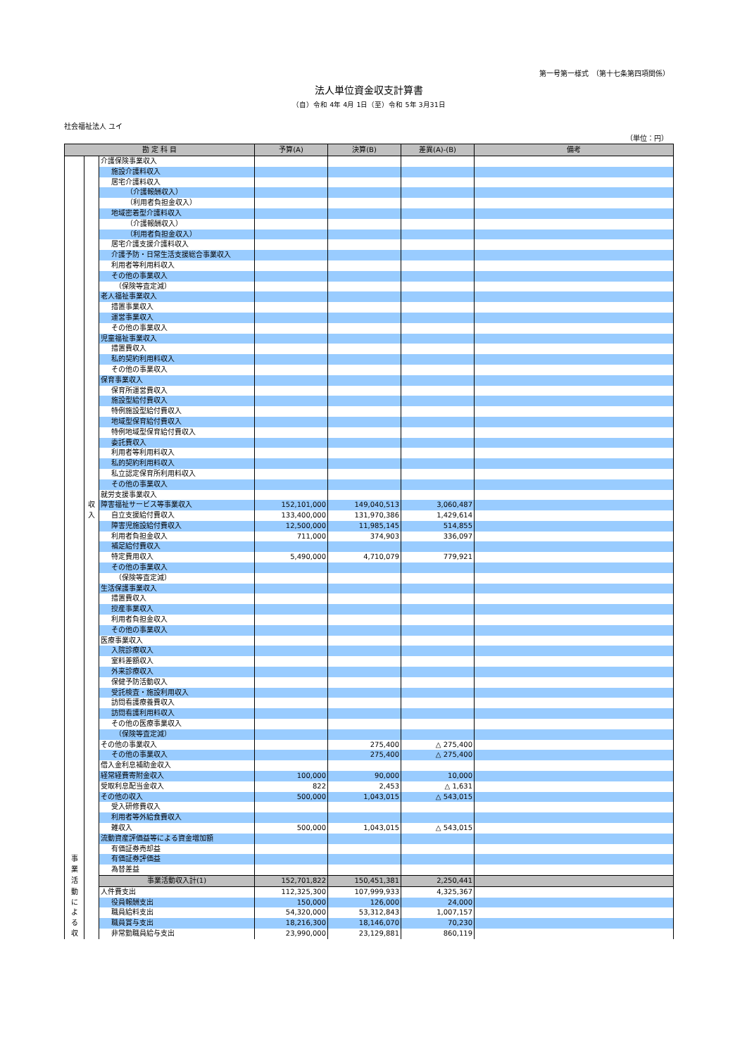第一号第一様式　（第十七条第四項関係）
法人単位資金収支計算書
（自）令和 4年 4月 1日（至）令和 5年 3月31日
社会福祉法人 ユイ
（単位：円）
| 勘 定 科 目 | | | 予算(A) | 決算(B) | 差異(A)-(B) | 備考 |
| --- | --- | --- | --- | --- | --- | --- |
| | | 介護保険事業収入 | | | | |
| | | 施設介護料収入 | | | | |
| | | 居宅介護料収入 | | | | |
| | | （介護報酬収入） | | | | |
| | | （利用者負担金収入） | | | | |
| | | 地域密着型介護料収入 | | | | |
| | | （介護報酬収入） | | | | |
| | | （利用者負担金収入） | | | | |
| | | 居宅介護支援介護料収入 | | | | |
| | | 介護予防・日常生活支援総合事業収入 | | | | |
| | | 利用者等利用料収入 | | | | |
| | | その他の事業収入 | | | | |
| | | （保険等査定減） | | | | |
| | | 老人福祉事業収入 | | | | |
| | | 措置事業収入 | | | | |
| | | 運営事業収入 | | | | |
| | | その他の事業収入 | | | | |
| | | 児童福祉事業収入 | | | | |
| | | 措置費収入 | | | | |
| | | 私的契約利用料収入 | | | | |
| | | その他の事業収入 | | | | |
| | | 保育事業収入 | | | | |
| | | 保育所運営費収入 | | | | |
| | | 施設型給付費収入 | | | | |
| | | 特例施設型給付費収入 | | | | |
| | | 地域型保育給付費収入 | | | | |
| | | 特例地域型保育給付費収入 | | | | |
| | | 委託費収入 | | | | |
| | | 利用者等利用料収入 | | | | |
| | | 私的契約利用料収入 | | | | |
| | | 私立認定保育所利用料収入 | | | | |
| | | その他の事業収入 | | | | |
| | | 就労支援事業収入 | | | | |
| | 収 | 障害福祉サービス等事業収入 | 152,101,000 | 149,040,513 | 3,060,487 | |
| | 入 | 自立支援給付費収入 | 133,400,000 | 131,970,386 | 1,429,614 | |
| | | 障害児施設給付費収入 | 12,500,000 | 11,985,145 | 514,855 | |
| | | 利用者負担金収入 | 711,000 | 374,903 | 336,097 | |
| | | 補足給付費収入 | | | | |
| | | 特定費用収入 | 5,490,000 | 4,710,079 | 779,921 | |
| | | その他の事業収入 | | | | |
| | | （保険等査定減） | | | | |
| | | 生活保護事業収入 | | | | |
| | | 措置費収入 | | | | |
| | | 授産事業収入 | | | | |
| | | 利用者負担金収入 | | | | |
| | | その他の事業収入 | | | | |
| | | 医療事業収入 | | | | |
| | | 入院診療収入 | | | | |
| | | 室料差額収入 | | | | |
| | | 外来診療収入 | | | | |
| | | 保健予防活動収入 | | | | |
| | | 受託検査・施設利用収入 | | | | |
| | | 訪問看護療養費収入 | | | | |
| | | 訪問看護利用料収入 | | | | |
| | | その他の医療事業収入 | | | | |
| | | （保険等査定減） | | | | |
| | | その他の事業収入 | | 275,400 | △ 275,400 | |
| | | その他の事業収入 | | 275,400 | △ 275,400 | |
| | | 借入金利息補助金収入 | | | | |
| | | 経常経費寄附金収入 | 100,000 | 90,000 | 10,000 | |
| | | 受取利息配当金収入 | 822 | 2,453 | △ 1,631 | |
| | | その他の収入 | 500,000 | 1,043,015 | △ 543,015 | |
| | | 受入研修費収入 | | | | |
| | | 利用者等外給食費収入 | | | | |
| | | 雑収入 | 500,000 | 1,043,015 | △ 543,015 | |
| | | 流動資産評価益等による資金増加額 | | | | |
| | | 有価証券売却益 | | | | |
| 事 | | 有価証券評価益 | | | | |
| 業 | | 為替差益 | | | | |
| 活 | | 事業活動収入計(1) | 152,701,822 | 150,451,381 | 2,250,441 | |
| 動 | | 人件費支出 | 112,325,300 | 107,999,933 | 4,325,367 | |
| に | | 役員報酬支出 | 150,000 | 126,000 | 24,000 | |
| よ | | 職員給料支出 | 54,320,000 | 53,312,843 | 1,007,157 | |
| る | | 職員賞与支出 | 18,216,300 | 18,146,070 | 70,230 | |
| 収 | | 非常勤職員給与支出 | 23,990,000 | 23,129,881 | 860,119 | |